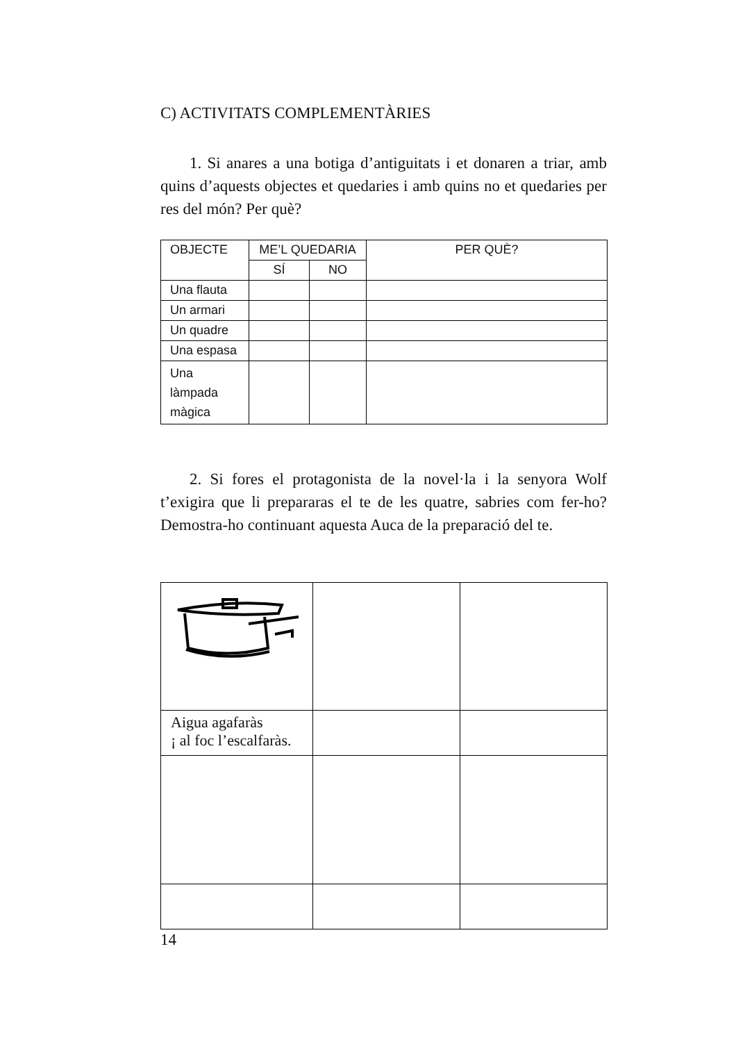C) ACTIVITATS COMPLEMENTÀRIES
1. Si anares a una botiga d’antiguitats i et donaren a triar, amb quins d’aquests objectes et quedaries i amb quins no et quedaries per res del món? Per què?
| OBJECTE | ME’L QUEDARIA | | PER QUÈ? |
| --- | --- | --- | --- |
| | SÍ | NO | |
| Una flauta | | | |
| Un armari | | | |
| Un quadre | | | |
| Una espasa | | | |
| Una làmpada màgica | | | |
2. Si fores el protagonista de la novel·la i la senyora Wolf t’exigira que li prepararas el te de les quatre, sabries com fer-ho? Demostra-ho continuant aquesta Auca de la preparació del te.
| Aigua agafaràs ¡ al foc l’escalfaràs. | | |
14